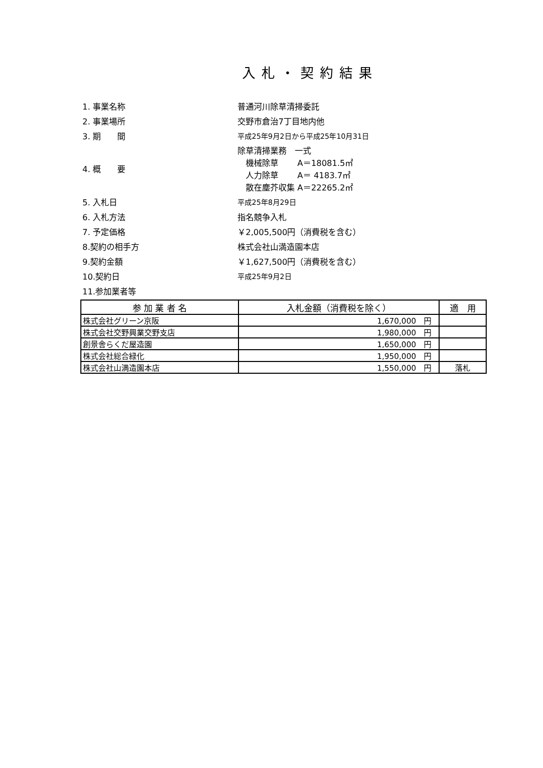入札・契約結果
1. 事業名称 普通河川除草清掃委託
2. 事業場所 交野市倉治7丁目地内他
3. 期　　間 平成25年9月2日から平成25年10月31日
4. 概　　要
除草清掃業務　一式
　機械除草　　 A＝18081.5㎡
　人力除草　　 A＝ 4183.7㎡
　散在塵芥収集 A＝22265.2㎡
5. 入札日 平成25年8月29日
6. 入札方法 指名競争入札
7. 予定価格 ￥2,005,500円（消費税を含む）
8.契約の相手方 株式会社山満造園本店
9.契約金額 ￥1,627,500円（消費税を含む）
10.契約日 平成25年9月2日
11.参加業者等
| 参 加 業 者 名 | 入札金額（消費税を除く） | 適 用 |
| --- | --- | --- |
| 株式会社グリーン京阪 | 1,670,000 円 | |
| 株式会社交野興業交野支店 | 1,980,000 円 | |
| 創景舎らくだ屋造園 | 1,650,000 円 | |
| 株式会社総合緑化 | 1,950,000 円 | |
| 株式会社山満造園本店 | 1,550,000 円 | 落札 |